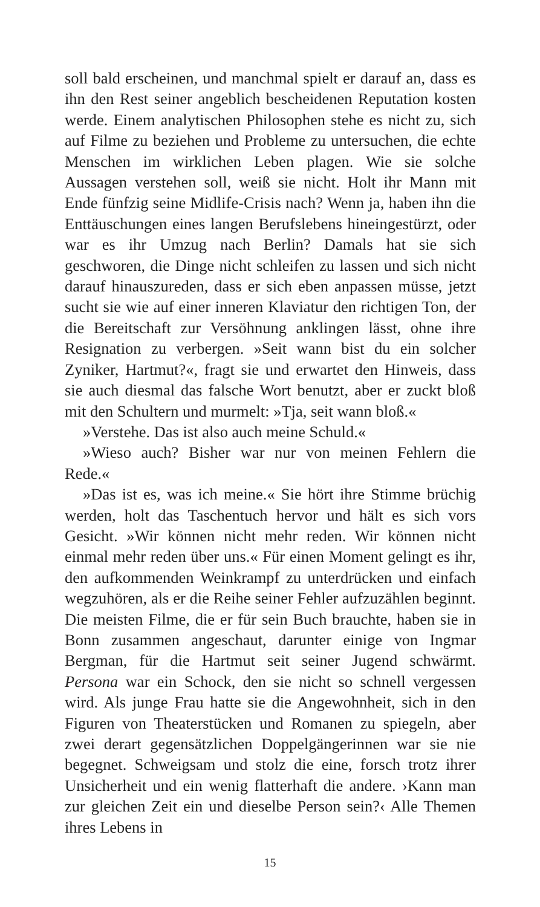soll bald erscheinen, und manchmal spielt er darauf an, dass es ihn den Rest seiner angeblich bescheidenen Reputation kosten werde. Einem analytischen Philosophen stehe es nicht zu, sich auf Filme zu beziehen und Probleme zu untersuchen, die echte Menschen im wirklichen Leben plagen. Wie sie solche Aussagen verstehen soll, weiß sie nicht. Holt ihr Mann mit Ende fünfzig seine Midlife-Crisis nach? Wenn ja, haben ihn die Enttäuschungen eines langen Berufslebens hineingestürzt, oder war es ihr Umzug nach Berlin? Damals hat sie sich geschworen, die Dinge nicht schleifen zu lassen und sich nicht darauf hinauszureden, dass er sich eben anpassen müsse, jetzt sucht sie wie auf einer inneren Klaviatur den richtigen Ton, der die Bereitschaft zur Versöhnung anklingen lässt, ohne ihre Resignation zu verbergen. »Seit wann bist du ein solcher Zyniker, Hartmut?«, fragt sie und erwartet den Hinweis, dass sie auch diesmal das falsche Wort benutzt, aber er zuckt bloß mit den Schultern und murmelt: »Tja, seit wann bloß.«
»Verstehe. Das ist also auch meine Schuld.«
»Wieso auch? Bisher war nur von meinen Fehlern die Rede.«
»Das ist es, was ich meine.« Sie hört ihre Stimme brüchig werden, holt das Taschentuch hervor und hält es sich vors Gesicht. »Wir können nicht mehr reden. Wir können nicht einmal mehr reden über uns.« Für einen Moment gelingt es ihr, den aufkommenden Weinkrampf zu unterdrücken und einfach wegzuhören, als er die Reihe seiner Fehler aufzuzählen beginnt. Die meisten Filme, die er für sein Buch brauchte, haben sie in Bonn zusammen angeschaut, darunter einige von Ingmar Bergman, für die Hartmut seit seiner Jugend schwärmt. Persona war ein Schock, den sie nicht so schnell vergessen wird. Als junge Frau hatte sie die Angewohnheit, sich in den Figuren von Theaterstücken und Romanen zu spiegeln, aber zwei derart gegensätzlichen Doppelgängerinnen war sie nie begegnet. Schweigsam und stolz die eine, forsch trotz ihrer Unsicherheit und ein wenig flatterhaft die andere. ›Kann man zur gleichen Zeit ein und dieselbe Person sein?‹ Alle Themen ihres Lebens in
15